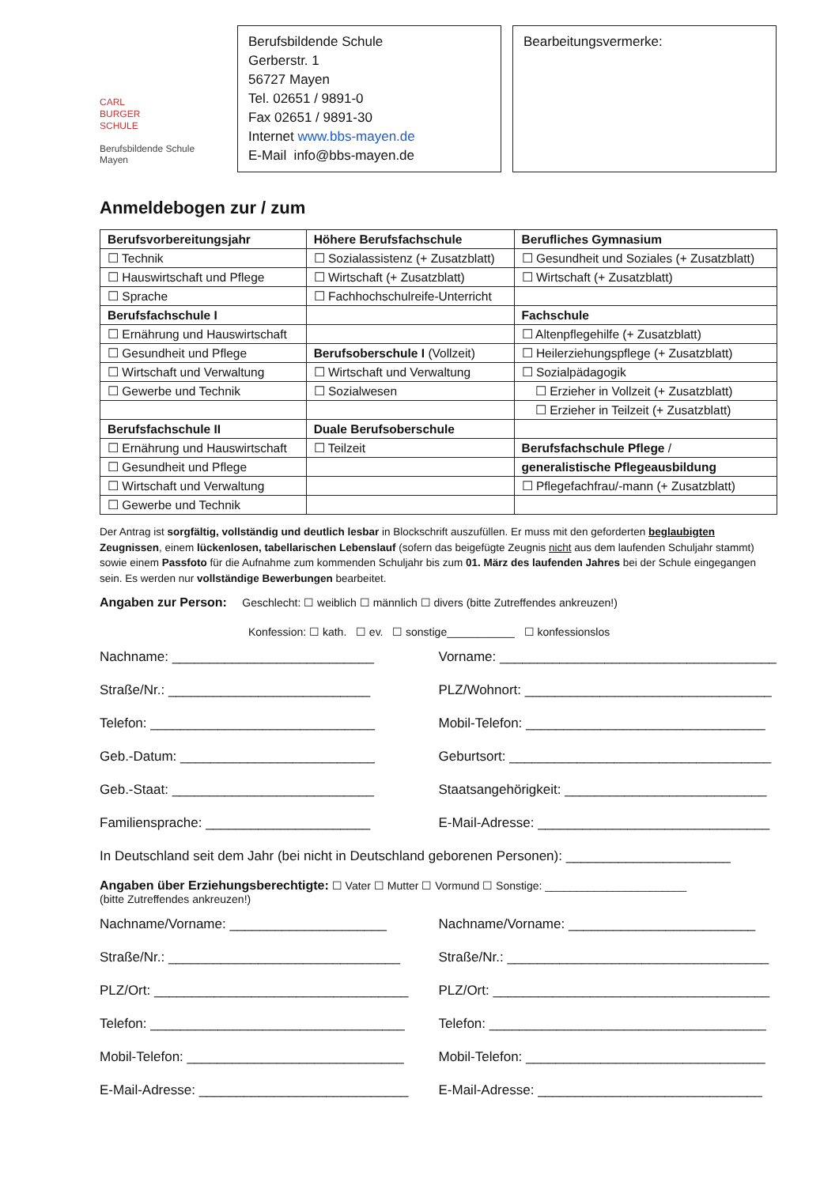CARL
BURGER
SCHULE
Berufsbildende Schule
Mayen
Berufsbildende Schule
Gerberstr. 1
56727 Mayen
Tel. 02651 / 9891-0
Fax 02651 / 9891-30
Internet www.bbs-mayen.de
E-Mail info@bbs-mayen.de
Bearbeitungsvermerke:
Anmeldebogen zur / zum
| Berufsvorbereitungsjahr | Höhere Berufsfachschule | Berufliches Gymnasium |
| ☐ Technik | ☐ Sozialassistenz (+ Zusatzblatt) | ☐ Gesundheit und Soziales (+ Zusatzblatt) |
| ☐ Hauswirtschaft und Pflege | ☐ Wirtschaft (+ Zusatzblatt) | ☐ Wirtschaft (+ Zusatzblatt) |
| ☐ Sprache | ☐ Fachhochschulreife-Unterricht | |
| Berufsfachschule I | | Fachschule |
| ☐ Ernährung und Hauswirtschaft | | ☐ Altenpflegehilfe (+ Zusatzblatt) |
| ☐ Gesundheit und Pflege | Berufsoberschule I (Vollzeit) | ☐ Heilerziehungspflege (+ Zusatzblatt) |
| ☐ Wirtschaft und Verwaltung | ☐ Wirtschaft und Verwaltung | ☐ Sozialpädagogik |
| ☐ Gewerbe und Technik | ☐ Sozialwesen | ☐ Erzieher in Vollzeit (+ Zusatzblatt) |
| | | ☐ Erzieher in Teilzeit (+ Zusatzblatt) |
| Berufsfachschule II | Duale Berufsoberschule | |
| ☐ Ernährung und Hauswirtschaft | ☐ Teilzeit | Berufsfachschule Pflege / |
| ☐ Gesundheit und Pflege | | generalistische Pflegeausbildung |
| ☐ Wirtschaft und Verwaltung | | ☐ Pflegefachfrau/-mann (+ Zusatzblatt) |
| ☐ Gewerbe und Technik | | |
Der Antrag ist sorgfältig, vollständig und deutlich lesbar in Blockschrift auszufüllen. Er muss mit den geforderten beglaubigten Zeugnissen, einem lückenlosen, tabellarischen Lebenslauf (sofern das beigefügte Zeugnis nicht aus dem laufenden Schuljahr stammt) sowie einem Passfoto für die Aufnahme zum kommenden Schuljahr bis zum 01. März des laufenden Jahres bei der Schule eingegangen sein. Es werden nur vollständige Bewerbungen bearbeitet.
Angaben zur Person: Geschlecht: ☐ weiblich ☐ männlich ☐ divers (bitte Zutreffendes ankreuzen!)
Konfession: ☐ kath. ☐ ev. ☐ sonstige___________ ☐ konfessionslos
Nachname: ___________________________
Vorname: _____________________________________
Straße/Nr.: ___________________________
PLZ/Wohnort: _________________________________
Telefon: ______________________________
Mobil-Telefon: ________________________________
Geb.-Datum: __________________________
Geburtsort: ___________________________________
Geb.-Staat: ___________________________
Staatsangehörigkeit: ___________________________
Familiensprache: ______________________
E-Mail-Adresse: _______________________________
In Deutschland seit dem Jahr (bei nicht in Deutschland geborenen Personen): ______________________
Angaben über Erziehungsberechtigte: ☐ Vater ☐ Mutter ☐ Vormund ☐ Sonstige: _______________________
(bitte Zutreffendes ankreuzen!)
Nachname/Vorname: _____________________
Nachname/Vorname: _________________________
Straße/Nr.: _______________________________
Straße/Nr.: ___________________________________
PLZ/Ort: __________________________________
PLZ/Ort: _____________________________________
Telefon: __________________________________
Telefon: _____________________________________
Mobil-Telefon: _____________________________
Mobil-Telefon: ________________________________
E-Mail-Adresse: ____________________________
E-Mail-Adresse: ______________________________